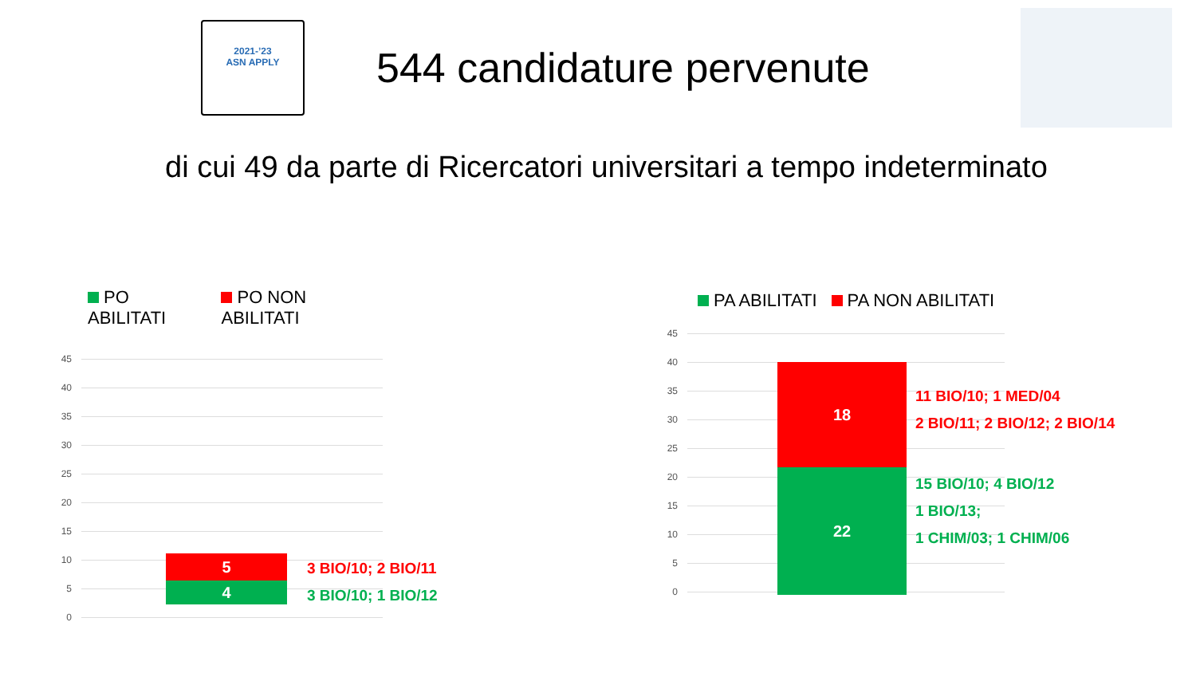2021-’23
ASN APPLY
544 candidature pervenute
di cui 49 da parte di Ricercatori universitari a tempo indeterminato
PO ABILITATI PO NON ABILITATI
45
40
35
30
25
20
15
10
5
0
5
4
3 BIO/10; 2 BIO/11
3 BIO/10; 1 BIO/12
PA ABILITATI PA NON ABILITATI
45
40
35
30
25
20
15
10
5
0
18
22
11 BIO/10; 1 MED/04
2 BIO/11; 2 BIO/12; 2 BIO/14
15 BIO/10; 4 BIO/12
1 BIO/13;
1 CHIM/03; 1 CHIM/06